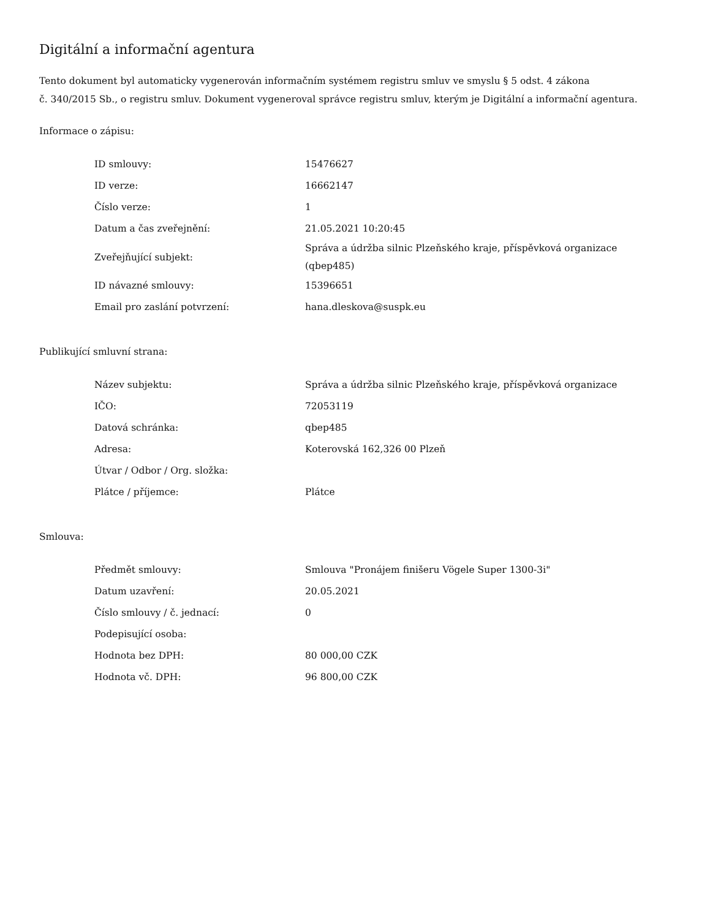Digitální a informační agentura
Tento dokument byl automaticky vygenerován informačním systémem registru smluv ve smyslu § 5 odst. 4 zákona
č. 340/2015 Sb., o registru smluv. Dokument vygeneroval správce registru smluv, kterým je Digitální a informační agentura.
Informace o zápisu:
| ID smlouvy: | 15476627 |
| ID verze: | 16662147 |
| Číslo verze: | 1 |
| Datum a čas zveřejnění: | 21.05.2021 10:20:45 |
| Zveřejňující subjekt: | Správa a údržba silnic Plzeňského kraje, příspěvková organizace (qbep485) |
| ID návazné smlouvy: | 15396651 |
| Email pro zaslání potvrzení: | hana.dleskova@suspk.eu |
Publikující smluvní strana:
| Název subjektu: | Správa a údržba silnic Plzeňského kraje, příspěvková organizace |
| IČO: | 72053119 |
| Datová schránka: | qbep485 |
| Adresa: | Koterovská 162,326 00 Plzeň |
| Útvar / Odbor / Org. složka: | |
| Plátce / příjemce: | Plátce |
Smlouva:
| Předmět smlouvy: | Smlouva "Pronájem finišeru Vögele Super 1300-3i" |
| Datum uzavření: | 20.05.2021 |
| Číslo smlouvy / č. jednací: | 0 |
| Podepisující osoba: | |
| Hodnota bez DPH: | 80 000,00 CZK |
| Hodnota vč. DPH: | 96 800,00 CZK |